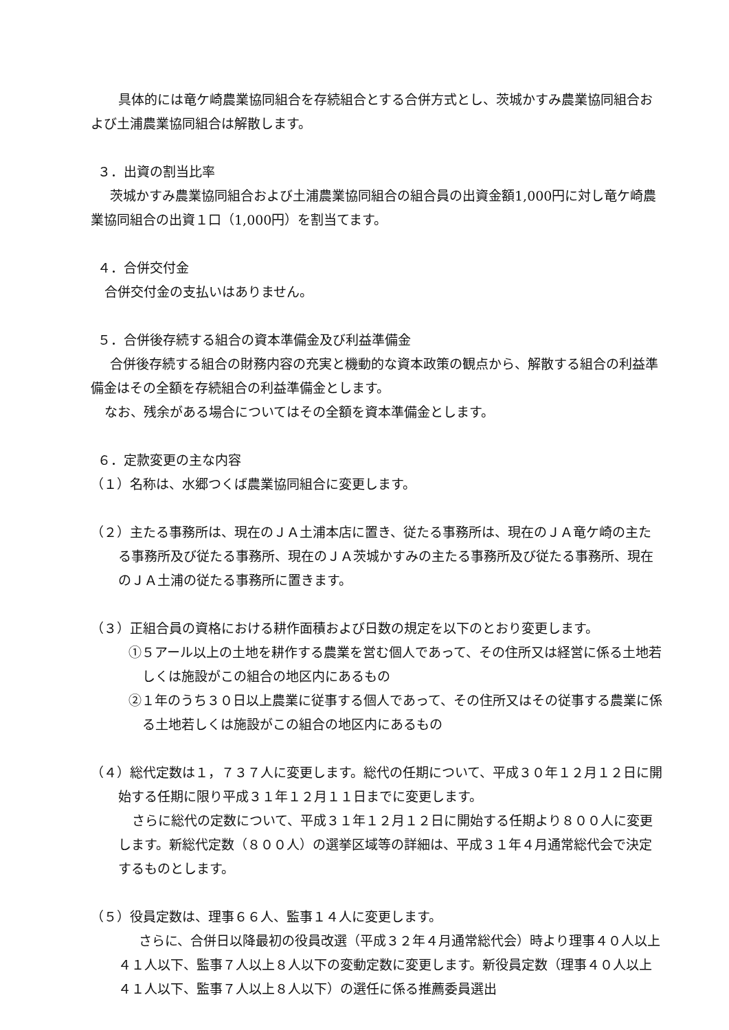具体的には竜ケ崎農業協同組合を存続組合とする合併方式とし、茨城かすみ農業協同組合および土浦農業協同組合は解散します。
３．出資の割当比率
茨城かすみ農業協同組合および土浦農業協同組合の組合員の出資金額1,000円に対し竜ケ崎農業協同組合の出資１口（1,000円）を割当てます。
４．合併交付金
合併交付金の支払いはありません。
５．合併後存続する組合の資本準備金及び利益準備金
合併後存続する組合の財務内容の充実と機動的な資本政策の観点から、解散する組合の利益準備金はその全額を存続組合の利益準備金とします。
なお、残余がある場合についてはその全額を資本準備金とします。
６．定款変更の主な内容
（１）名称は、水郷つくば農業協同組合に変更します。
（２）主たる事務所は、現在のＪＡ土浦本店に置き、従たる事務所は、現在のＪＡ竜ケ崎の主たる事務所及び従たる事務所、現在のＪＡ茨城かすみの主たる事務所及び従たる事務所、現在のＪＡ土浦の従たる事務所に置きます。
（３）正組合員の資格における耕作面積および日数の規定を以下のとおり変更します。
①５アール以上の土地を耕作する農業を営む個人であって、その住所又は経営に係る土地若しくは施設がこの組合の地区内にあるもの
②１年のうち３０日以上農業に従事する個人であって、その住所又はその従事する農業に係る土地若しくは施設がこの組合の地区内にあるもの
（４）総代定数は１，７３７人に変更します。総代の任期について、平成３０年１２月１２日に開始する任期に限り平成３１年１２月１１日までに変更します。
さらに総代の定数について、平成３１年１２月１２日に開始する任期より８００人に変更します。新総代定数（８００人）の選挙区域等の詳細は、平成３１年４月通常総代会で決定するものとします。
（５）役員定数は、理事６６人、監事１４人に変更します。
さらに、合併日以降最初の役員改選（平成３２年４月通常総代会）時より理事４０人以上４１人以下、監事７人以上８人以下の変動定数に変更します。新役員定数（理事４０人以上４１人以下、監事７人以上８人以下）の選任に係る推薦委員選出